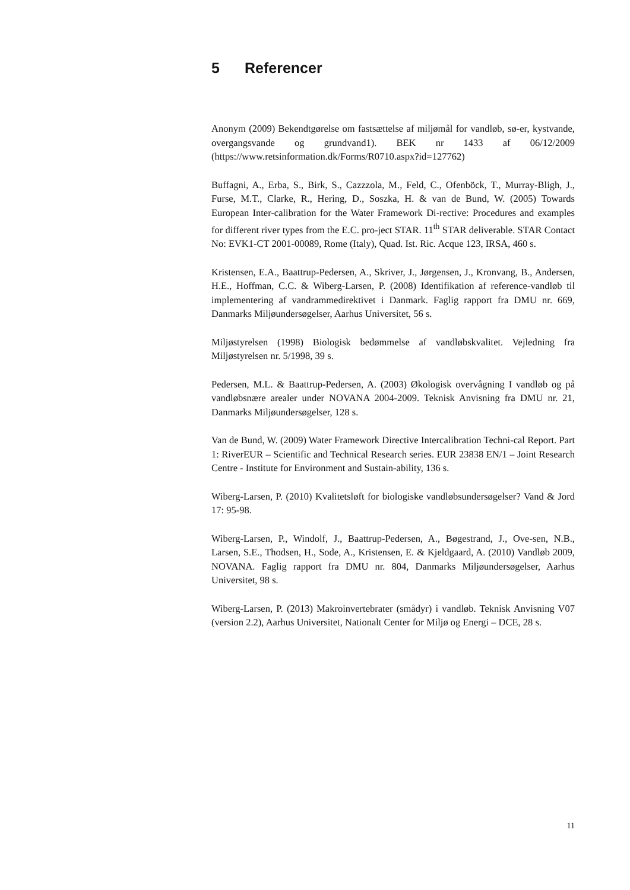5 Referencer
Anonym (2009) Bekendtgørelse om fastsættelse af miljømål for vandløb, sø-er, kystvande, overgangsvande og grundvand1). BEK nr 1433 af 06/12/2009 (https://www.retsinformation.dk/Forms/R0710.aspx?id=127762)
Buffagni, A., Erba, S., Birk, S., Cazzzola, M., Feld, C., Ofenböck, T., Murray-Bligh, J., Furse, M.T., Clarke, R., Hering, D., Soszka, H. & van de Bund, W. (2005) Towards European Inter-calibration for the Water Framework Di-rective: Procedures and examples for different river types from the E.C. pro-ject STAR. 11<sup>th</sup> STAR deliverable. STAR Contact No: EVK1-CT 2001-00089, Rome (Italy), Quad. Ist. Ric. Acque 123, IRSA, 460 s.
Kristensen, E.A., Baattrup-Pedersen, A., Skriver, J., Jørgensen, J., Kronvang, B., Andersen, H.E., Hoffman, C.C. & Wiberg-Larsen, P. (2008) Identifikation af reference-vandløb til implementering af vandrammedirektivet i Danmark. Faglig rapport fra DMU nr. 669, Danmarks Miljøundersøgelser, Aarhus Universitet, 56 s.
Miljøstyrelsen (1998) Biologisk bedømmelse af vandløbskvalitet. Vejledning fra Miljøstyrelsen nr. 5/1998, 39 s.
Pedersen, M.L. & Baattrup-Pedersen, A. (2003) Økologisk overvågning I vandløb og på vandløbsnære arealer under NOVANA 2004-2009. Teknisk Anvisning fra DMU nr. 21, Danmarks Miljøundersøgelser, 128 s.
Van de Bund, W. (2009) Water Framework Directive Intercalibration Techni-cal Report. Part 1: RiverEUR – Scientific and Technical Research series. EUR 23838 EN/1 – Joint Research Centre - Institute for Environment and Sustain-ability, 136 s.
Wiberg-Larsen, P. (2010) Kvalitetsløft for biologiske vandløbsundersøgelser? Vand & Jord 17: 95-98.
Wiberg-Larsen, P., Windolf, J., Baattrup-Pedersen, A., Bøgestrand, J., Ove-sen, N.B., Larsen, S.E., Thodsen, H., Sode, A., Kristensen, E. & Kjeldgaard, A. (2010) Vandløb 2009, NOVANA. Faglig rapport fra DMU nr. 804, Danmarks Miljøundersøgelser, Aarhus Universitet, 98 s.
Wiberg-Larsen, P. (2013) Makroinvertebrater (smådyr) i vandløb. Teknisk Anvisning V07 (version 2.2), Aarhus Universitet, Nationalt Center for Miljø og Energi – DCE, 28 s.
11